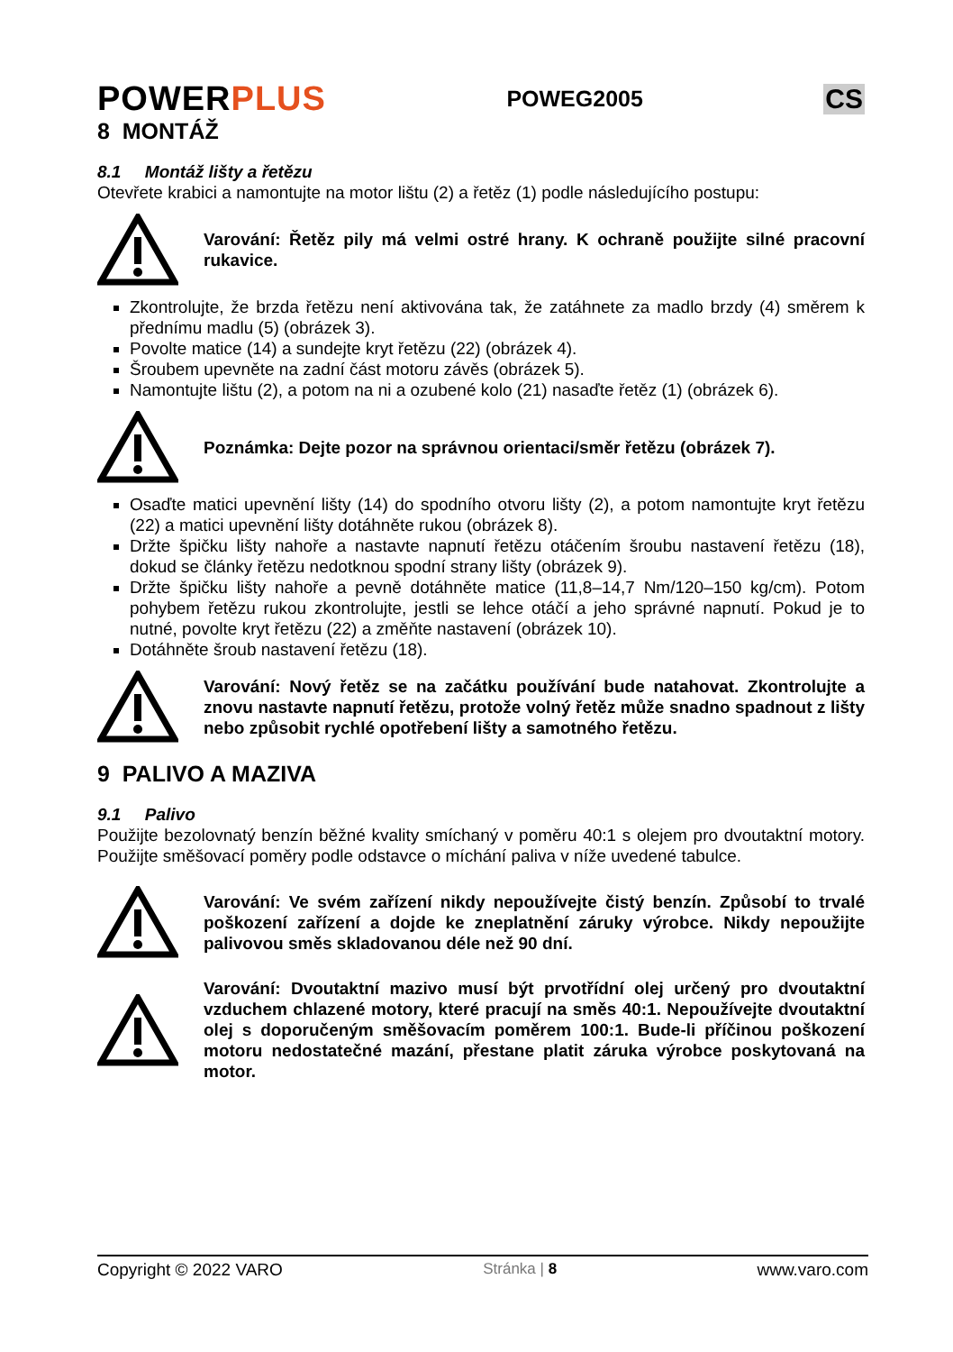POWERPLUS
POWEG2005
CS
8 MONTÁŽ
8.1 Montáž lišty a řetězu
Otevřete krabici a namontujte na motor lištu (2) a řetěz (1) podle následujícího postupu:
Varování: Řetěz pily má velmi ostré hrany. K ochraně použijte silné pracovní rukavice.
Zkontrolujte, že brzda řetězu není aktivována tak, že zatáhnete za madlo brzdy (4) směrem k přednímu madlu (5) (obrázek 3).
Povolte matice (14) a sundejte kryt řetězu (22) (obrázek 4).
Šroubem upevněte na zadní část motoru závěs (obrázek 5).
Namontujte lištu (2), a potom na ni a ozubené kolo (21) nasaďte řetěz (1) (obrázek 6).
Poznámka: Dejte pozor na správnou orientaci/směr řetězu (obrázek 7).
Osaďte matici upevnění lišty (14) do spodního otvoru lišty (2), a potom namontujte kryt řetězu (22) a matici upevnění lišty dotáhněte rukou (obrázek 8).
Držte špičku lišty nahoře a nastavte napnutí řetězu otáčením šroubu nastavení řetězu (18), dokud se články řetězu nedotknou spodní strany lišty (obrázek 9).
Držte špičku lišty nahoře a pevně dotáhněte matice (11,8–14,7 Nm/120–150 kg/cm). Potom pohybem řetězu rukou zkontrolujte, jestli se lehce otáčí a jeho správné napnutí. Pokud je to nutné, povolte kryt řetězu (22) a změňte nastavení (obrázek 10).
Dotáhněte šroub nastavení řetězu (18).
Varování: Nový řetěz se na začátku používání bude natahovat. Zkontrolujte a znovu nastavte napnutí řetězu, protože volný řetěz může snadno spadnout z lišty nebo způsobit rychlé opotřebení lišty a samotného řetězu.
9 PALIVO A MAZIVA
9.1 Palivo
Použijte bezolovnatý benzín běžné kvality smíchaný v poměru 40:1 s olejem pro dvoutaktní motory. Použijte směšovací poměry podle odstavce o míchání paliva v níže uvedené tabulce.
Varování: Ve svém zařízení nikdy nepoužívejte čistý benzín. Způsobí to trvalé poškození zařízení a dojde ke zneplatnění záruky výrobce. Nikdy nepoužijte palivovou směs skladovanou déle než 90 dní.
Varování: Dvoutaktní mazivo musí být prvotřídní olej určený pro dvoutaktní vzduchem chlazené motory, které pracují na směs 40:1. Nepoužívejte dvoutaktní olej s doporučeným směšovacím poměrem 100:1. Bude-li příčinou poškození motoru nedostatečné mazání, přestane platit záruka výrobce poskytovaná na motor.
Copyright © 2022 VARO Stránka | 8 www.varo.com